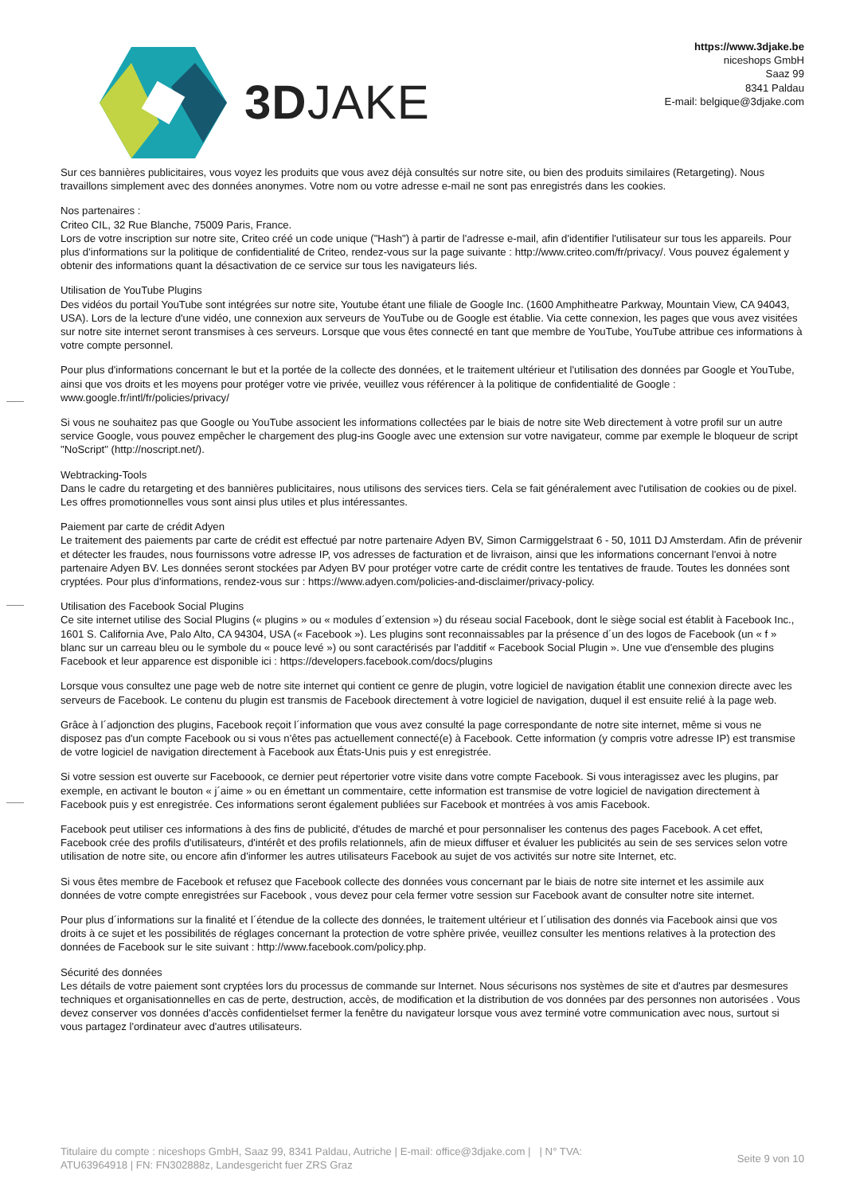3DJAKE
https://www.3djake.be
niceshops GmbH
Saaz 99
8341 Paldau
E-mail: belgique@3djake.com
Sur ces bannières publicitaires, vous voyez les produits que vous avez déjà consultés sur notre site, ou bien des produits similaires (Retargeting). Nous travaillons simplement avec des données anonymes. Votre nom ou votre adresse e-mail ne sont pas enregistrés dans les cookies.
Nos partenaires :
Criteo CIL, 32 Rue Blanche, 75009 Paris, France.
Lors de votre inscription sur notre site, Criteo créé un code unique ("Hash") à partir de l'adresse e-mail, afin d'identifier l'utilisateur sur tous les appareils. Pour plus d'informations sur la politique de confidentialité de Criteo, rendez-vous sur la page suivante : http://www.criteo.com/fr/privacy/. Vous pouvez également y obtenir des informations quant la désactivation de ce service sur tous les navigateurs liés.
Utilisation de YouTube Plugins
Des vidéos du portail YouTube sont intégrées sur notre site, Youtube étant une filiale de Google Inc. (1600 Amphitheatre Parkway, Mountain View, CA 94043, USA). Lors de la lecture d'une vidéo, une connexion aux serveurs de YouTube ou de Google est établie. Via cette connexion, les pages que vous avez visitées sur notre site internet seront transmises à ces serveurs. Lorsque que vous êtes connecté en tant que membre de YouTube, YouTube attribue ces informations à votre compte personnel.
Pour plus d'informations concernant le but et la portée de la collecte des données, et le traitement ultérieur et l'utilisation des données par Google et YouTube, ainsi que vos droits et les moyens pour protéger votre vie privée, veuillez vous référencer à la politique de confidentialité de Google : www.google.fr/intl/fr/policies/privacy/
Si vous ne souhaitez pas que Google ou YouTube associent les informations collectées par le biais de notre site Web directement à votre profil sur un autre service Google, vous pouvez empêcher le chargement des plug-ins Google avec une extension sur votre navigateur, comme par exemple le bloqueur de script "NoScript" (http://noscript.net/).
Webtracking-Tools
Dans le cadre du retargeting et des bannières publicitaires, nous utilisons des services tiers. Cela se fait généralement avec l'utilisation de cookies ou de pixel. Les offres promotionnelles vous sont ainsi plus utiles et plus intéressantes.
Paiement par carte de crédit Adyen
Le traitement des paiements par carte de crédit est effectué par notre partenaire Adyen BV, Simon Carmiggelstraat 6 - 50, 1011 DJ Amsterdam. Afin de prévenir et détecter les fraudes, nous fournissons votre adresse IP, vos adresses de facturation et de livraison, ainsi que les informations concernant l'envoi à notre partenaire Adyen BV. Les données seront stockées par Adyen BV pour protéger votre carte de crédit contre les tentatives de fraude. Toutes les données sont cryptées. Pour plus d'informations, rendez-vous sur : https://www.adyen.com/policies-and-disclaimer/privacy-policy.
Utilisation des Facebook Social Plugins
Ce site internet utilise des Social Plugins (« plugins » ou « modules d´extension ») du réseau social Facebook, dont le siège social est établit à Facebook Inc., 1601 S. California Ave, Palo Alto, CA 94304, USA (« Facebook »). Les plugins sont reconnaissables par la présence d´un des logos de Facebook (un « f » blanc sur un carreau bleu ou le symbole du « pouce levé ») ou sont caractérisés par l'additif « Facebook Social Plugin ». Une vue d'ensemble des plugins Facebook et leur apparence est disponible ici : https://developers.facebook.com/docs/plugins
Lorsque vous consultez une page web de notre site internet qui contient ce genre de plugin, votre logiciel de navigation établit une connexion directe avec les serveurs de Facebook. Le contenu du plugin est transmis de Facebook directement à votre logiciel de navigation, duquel il est ensuite relié à la page web.
Grâce à l´adjonction des plugins, Facebook reçoit l´information que vous avez consulté la page correspondante de notre site internet, même si vous ne disposez pas d'un compte Facebook ou si vous n'êtes pas actuellement connecté(e) à Facebook. Cette information (y compris votre adresse IP) est transmise de votre logiciel de navigation directement à Facebook aux États-Unis puis y est enregistrée.
Si votre session est ouverte sur Faceboook, ce dernier peut répertorier votre visite dans votre compte Facebook. Si vous interagissez avec les plugins, par exemple, en activant le bouton « j´aime » ou en émettant un commentaire, cette information est transmise de votre logiciel de navigation directement à Facebook puis y est enregistrée. Ces informations seront également publiées sur Facebook et montrées à vos amis Facebook.
Facebook peut utiliser ces informations à des fins de publicité, d'études de marché et pour personnaliser les contenus des pages Facebook. A cet effet, Facebook crée des profils d'utilisateurs, d'intérêt et des profils relationnels, afin de mieux diffuser et évaluer les publicités au sein de ses services selon votre utilisation de notre site, ou encore afin d'informer les autres utilisateurs Facebook au sujet de vos activités sur notre site Internet, etc.
Si vous êtes membre de Facebook et refusez que Facebook collecte des données vous concernant par le biais de notre site internet et les assimile aux données de votre compte enregistrées sur Facebook , vous devez pour cela fermer votre session sur Facebook avant de consulter notre site internet.
Pour plus d´informations sur la finalité et l´étendue de la collecte des données, le traitement ultérieur et l´utilisation des donnés via Facebook ainsi que vos droits à ce sujet et les possibilités de réglages concernant la protection de votre sphère privée, veuillez consulter les mentions relatives à la protection des données de Facebook sur le site suivant : http://www.facebook.com/policy.php.
Sécurité des données
Les détails de votre paiement sont cryptées lors du processus de commande sur Internet. Nous sécurisons nos systèmes de site et d'autres par desmesures techniques et organisationnelles en cas de perte, destruction, accès, de modification et la distribution de vos données par des personnes non autorisées . Vous devez conserver vos données d'accès confidentielset fermer la fenêtre du navigateur lorsque vous avez terminé votre communication avec nous, surtout si vous partagez l'ordinateur avec d'autres utilisateurs.
Titulaire du compte : niceshops GmbH, Saaz 99, 8341 Paldau, Autriche | E-mail: office@3djake.com | | N° TVA: ATU63964918 | FN: FN302888z, Landesgericht fuer ZRS Graz
Seite 9 von 10